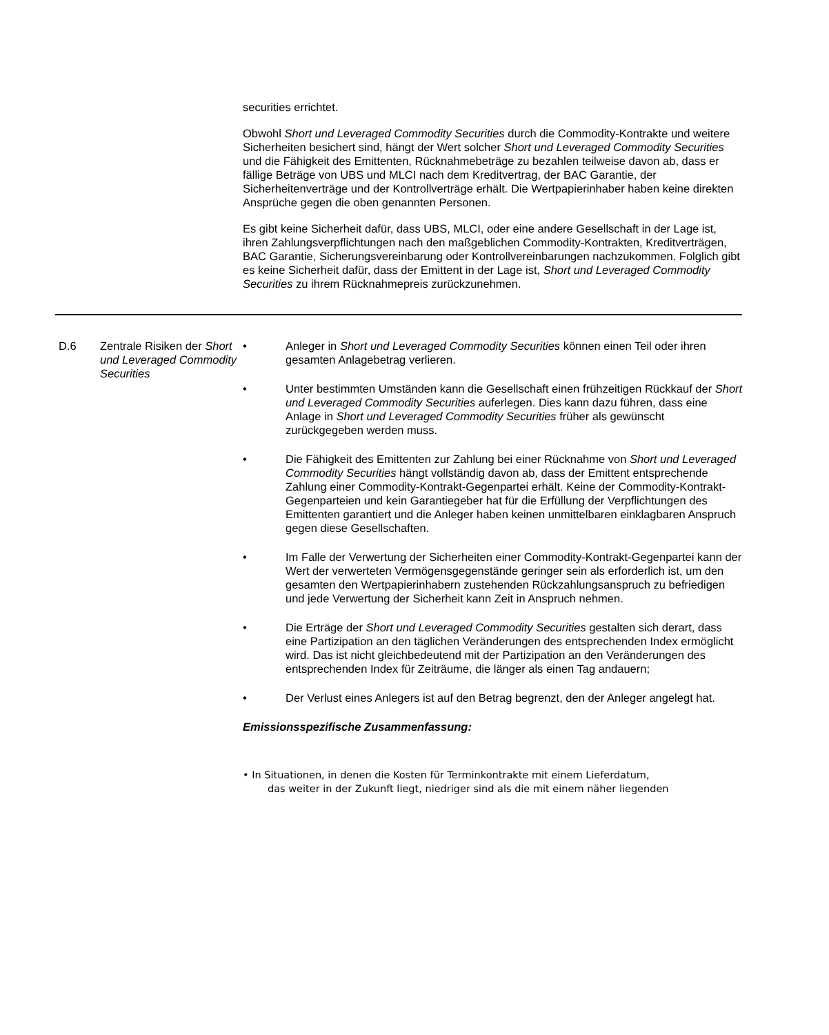securities errichtet.
Obwohl Short und Leveraged Commodity Securities durch die Commodity-Kontrakte und weitere Sicherheiten besichert sind, hängt der Wert solcher Short und Leveraged Commodity Securities und die Fähigkeit des Emittenten, Rücknahmebeträge zu bezahlen teilweise davon ab, dass er fällige Beträge von UBS und MLCI nach dem Kreditvertrag, der BAC Garantie, der Sicherheitenverträge und der Kontrollverträge erhält. Die Wertpapierinhaber haben keine direkten Ansprüche gegen die oben genannten Personen.
Es gibt keine Sicherheit dafür, dass UBS, MLCI, oder eine andere Gesellschaft in der Lage ist, ihren Zahlungsverpflichtungen nach den maßgeblichen Commodity-Kontrakten, Kreditverträgen, BAC Garantie, Sicherungsvereinbarung oder Kontrollvereinbarungen nachzukommen. Folglich gibt es keine Sicherheit dafür, dass der Emittent in der Lage ist, Short und Leveraged Commodity Securities zu ihrem Rücknahmepreis zurückzunehmen.
D.6 Zentrale Risiken der Short und Leveraged Commodity Securities
• Anleger in Short und Leveraged Commodity Securities können einen Teil oder ihren gesamten Anlagebetrag verlieren.
• Unter bestimmten Umständen kann die Gesellschaft einen frühzeitigen Rückkauf der Short und Leveraged Commodity Securities auferlegen. Dies kann dazu führen, dass eine Anlage in Short und Leveraged Commodity Securities früher als gewünscht zurückgegeben werden muss.
• Die Fähigkeit des Emittenten zur Zahlung bei einer Rücknahme von Short und Leveraged Commodity Securities hängt vollständig davon ab, dass der Emittent entsprechende Zahlung einer Commodity-Kontrakt-Gegenpartei erhält. Keine der Commodity-Kontrakt-Gegenparteien und kein Garantiegeber hat für die Erfüllung der Verpflichtungen des Emittenten garantiert und die Anleger haben keinen unmittelbaren einklagbaren Anspruch gegen diese Gesellschaften.
• Im Falle der Verwertung der Sicherheiten einer Commodity-Kontrakt-Gegenpartei kann der Wert der verwerteten Vermögensgegenstände geringer sein als erforderlich ist, um den gesamten den Wertpapierinhabern zustehenden Rückzahlungsanspruch zu befriedigen und jede Verwertung der Sicherheit kann Zeit in Anspruch nehmen.
• Die Erträge der Short und Leveraged Commodity Securities gestalten sich derart, dass eine Partizipation an den täglichen Veränderungen des entsprechenden Index ermöglicht wird. Das ist nicht gleichbedeutend mit der Partizipation an den Veränderungen des entsprechenden Index für Zeiträume, die länger als einen Tag andauern;
• Der Verlust eines Anlegers ist auf den Betrag begrenzt, den der Anleger angelegt hat.
Emissionsspezifische Zusammenfassung:
• In Situationen, in denen die Kosten für Terminkontrakte mit einem Lieferdatum,
das weiter in der Zukunft liegt, niedriger sind als die mit einem näher liegenden